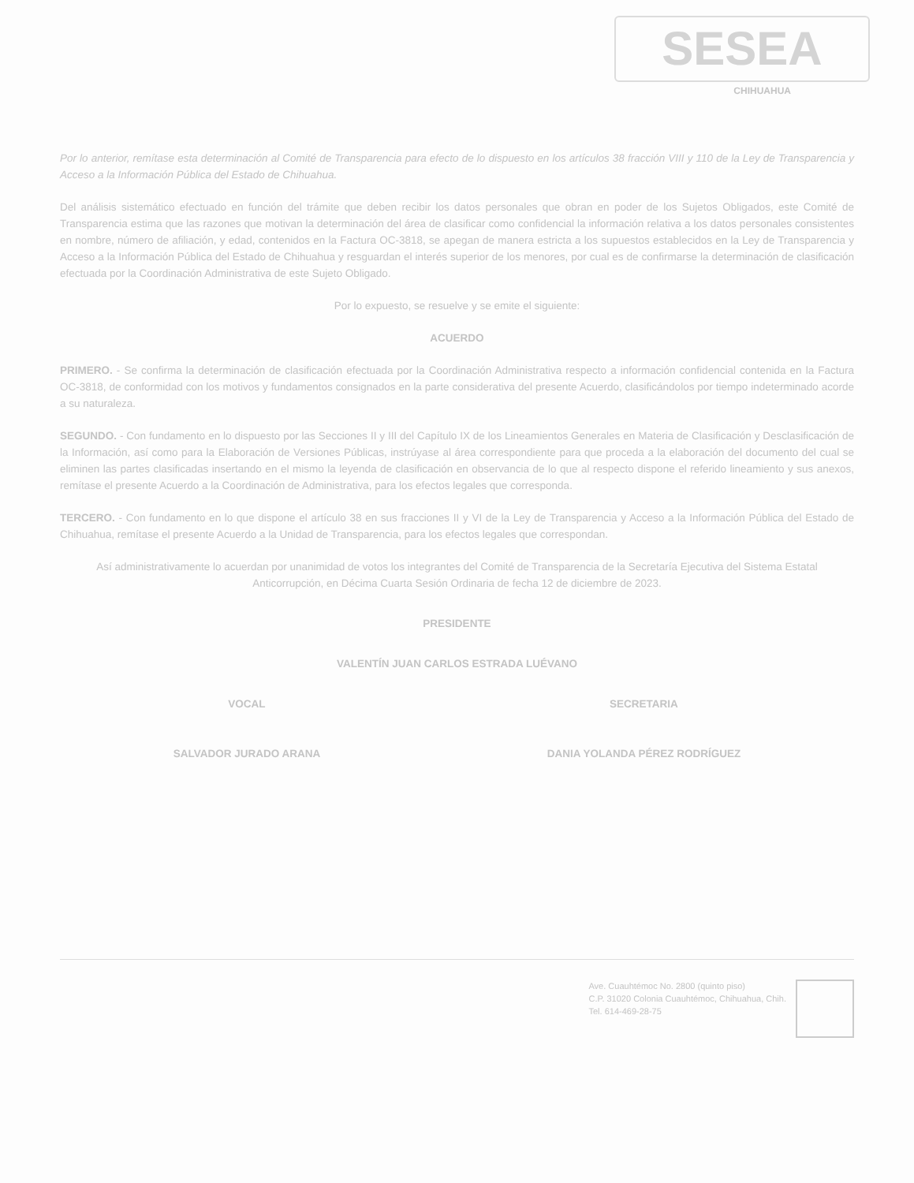SESEA
CHIHUAHUA
Por lo anterior, remítase esta determinación al Comité de Transparencia para efecto de lo dispuesto en los artículos 38 fracción VIII y 110 de la Ley de Transparencia y Acceso a la Información Pública del Estado de Chihuahua.
Del análisis sistemático efectuado en función del trámite que deben recibir los datos personales que obran en poder de los Sujetos Obligados, este Comité de Transparencia estima que las razones que motivan la determinación del área de clasificar como confidencial la información relativa a los datos personales consistentes en nombre, número de afiliación, y edad, contenidos en la Factura OC-3818, se apegan de manera estricta a los supuestos establecidos en la Ley de Transparencia y Acceso a la Información Pública del Estado de Chihuahua y resguardan el interés superior de los menores, por cual es de confirmarse la determinación de clasificación efectuada por la Coordinación Administrativa de este Sujeto Obligado.
Por lo expuesto, se resuelve y se emite el siguiente:
ACUERDO
PRIMERO. - Se confirma la determinación de clasificación efectuada por la Coordinación Administrativa respecto a información confidencial contenida en la Factura OC-3818, de conformidad con los motivos y fundamentos consignados en la parte considerativa del presente Acuerdo, clasificándolos por tiempo indeterminado acorde a su naturaleza.
SEGUNDO. - Con fundamento en lo dispuesto por las Secciones II y III del Capítulo IX de los Lineamientos Generales en Materia de Clasificación y Desclasificación de la Información, así como para la Elaboración de Versiones Públicas, instrúyase al área correspondiente para que proceda a la elaboración del documento del cual se eliminen las partes clasificadas insertando en el mismo la leyenda de clasificación en observancia de lo que al respecto dispone el referido lineamiento y sus anexos, remítase el presente Acuerdo a la Coordinación de Administrativa, para los efectos legales que corresponda.
TERCERO. - Con fundamento en lo que dispone el artículo 38 en sus fracciones II y VI de la Ley de Transparencia y Acceso a la Información Pública del Estado de Chihuahua, remítase el presente Acuerdo a la Unidad de Transparencia, para los efectos legales que correspondan.
Así administrativamente lo acuerdan por unanimidad de votos los integrantes del Comité de Transparencia de la Secretaría Ejecutiva del Sistema Estatal Anticorrupción, en Décima Cuarta Sesión Ordinaria de fecha 12 de diciembre de 2023.
PRESIDENTE
VALENTÍN JUAN CARLOS ESTRADA LUÉVANO
VOCAL
SALVADOR JURADO ARANA
SECRETARIA
DANIA YOLANDA PÉREZ RODRÍGUEZ
Ave. Cuauhtémoc No. 2800 (quinto piso)
C.P. 31020 Colonia Cuauhtémoc, Chihuahua, Chih.
Tel. 614-469-28-75